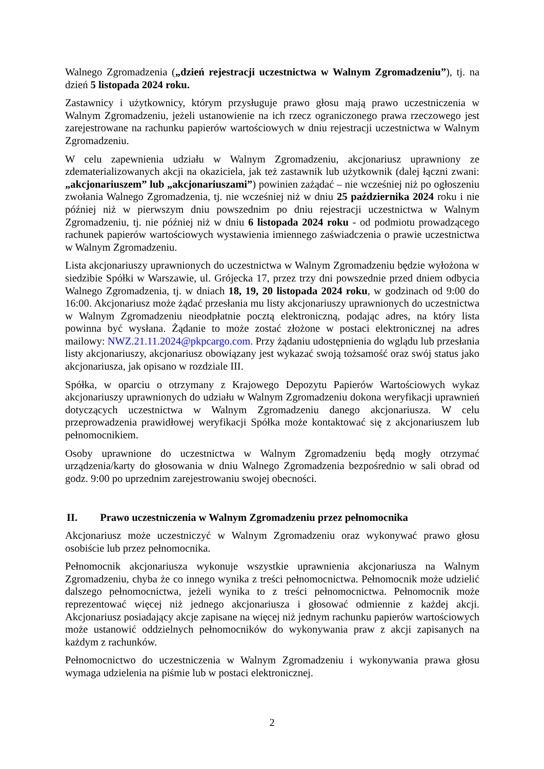Walnego Zgromadzenia („dzień rejestracji uczestnictwa w Walnym Zgromadzeniu”), tj. na dzień 5 listopada 2024 roku.
Zastawnicy i użytkownicy, którym przysługuje prawo głosu mają prawo uczestniczenia w Walnym Zgromadzeniu, jeżeli ustanowienie na ich rzecz ograniczonego prawa rzeczowego jest zarejestrowane na rachunku papierów wartościowych w dniu rejestracji uczestnictwa w Walnym Zgromadzeniu.
W celu zapewnienia udziału w Walnym Zgromadzeniu, akcjonariusz uprawniony ze zdematerializowanych akcji na okaziciela, jak też zastawnik lub użytkownik (dalej łączni zwani: „akcjonariuszem” lub „akcjonariuszami”) powinien zażądać – nie wcześniej niż po ogłoszeniu zwołania Walnego Zgromadzenia, tj. nie wcześniej niż w dniu 25 października 2024 roku i nie później niż w pierwszym dniu powszednim po dniu rejestracji uczestnictwa w Walnym Zgromadzeniu, tj. nie później niż w dniu 6 listopada 2024 roku - od podmiotu prowadzącego rachunek papierów wartościowych wystawienia imiennego zaświadczenia o prawie uczestnictwa w Walnym Zgromadzeniu.
Lista akcjonariuszy uprawnionych do uczestnictwa w Walnym Zgromadzeniu będzie wyłożona w siedzibie Spółki w Warszawie, ul. Grójecka 17, przez trzy dni powszednie przed dniem odbycia Walnego Zgromadzenia, tj. w dniach 18, 19, 20 listopada 2024 roku, w godzinach od 9:00 do 16:00. Akcjonariusz może żądać przesłania mu listy akcjonariuszy uprawnionych do uczestnictwa w Walnym Zgromadzeniu nieodpłatnie pocztą elektroniczną, podając adres, na który lista powinna być wysłana. Żądanie to może zostać złożone w postaci elektronicznej na adres mailowy: NWZ.21.11.2024@pkpcargo.com. Przy żądaniu udostępnienia do wglądu lub przesłania listy akcjonariuszy, akcjonariusz obowiązany jest wykazać swoją tożsamość oraz swój status jako akcjonariusza, jak opisano w rozdziale III.
Spółka, w oparciu o otrzymany z Krajowego Depozytu Papierów Wartościowych wykaz akcjonariuszy uprawnionych do udziału w Walnym Zgromadzeniu dokona weryfikacji uprawnień dotyczących uczestnictwa w Walnym Zgromadzeniu danego akcjonariusza. W celu przeprowadzenia prawidłowej weryfikacji Spółka może kontaktować się z akcjonariuszem lub pełnomocnikiem.
Osoby uprawnione do uczestnictwa w Walnym Zgromadzeniu będą mogły otrzymać urządzenia/karty do głosowania w dniu Walnego Zgromadzenia bezpośrednio w sali obrad od godz. 9:00 po uprzednim zarejestrowaniu swojej obecności.
II. Prawo uczestniczenia w Walnym Zgromadzeniu przez pełnomocnika
Akcjonariusz może uczestniczyć w Walnym Zgromadzeniu oraz wykonywać prawo głosu osobiście lub przez pełnomocnika.
Pełnomocnik akcjonariusza wykonuje wszystkie uprawnienia akcjonariusza na Walnym Zgromadzeniu, chyba że co innego wynika z treści pełnomocnictwa. Pełnomocnik może udzielić dalszego pełnomocnictwa, jeżeli wynika to z treści pełnomocnictwa. Pełnomocnik może reprezentować więcej niż jednego akcjonariusza i głosować odmiennie z każdej akcji. Akcjonariusz posiadający akcje zapisane na więcej niż jednym rachunku papierów wartościowych może ustanowić oddzielnych pełnomocników do wykonywania praw z akcji zapisanych na każdym z rachunków.
Pełnomocnictwo do uczestniczenia w Walnym Zgromadzeniu i wykonywania prawa głosu wymaga udzielenia na piśmie lub w postaci elektronicznej.
2